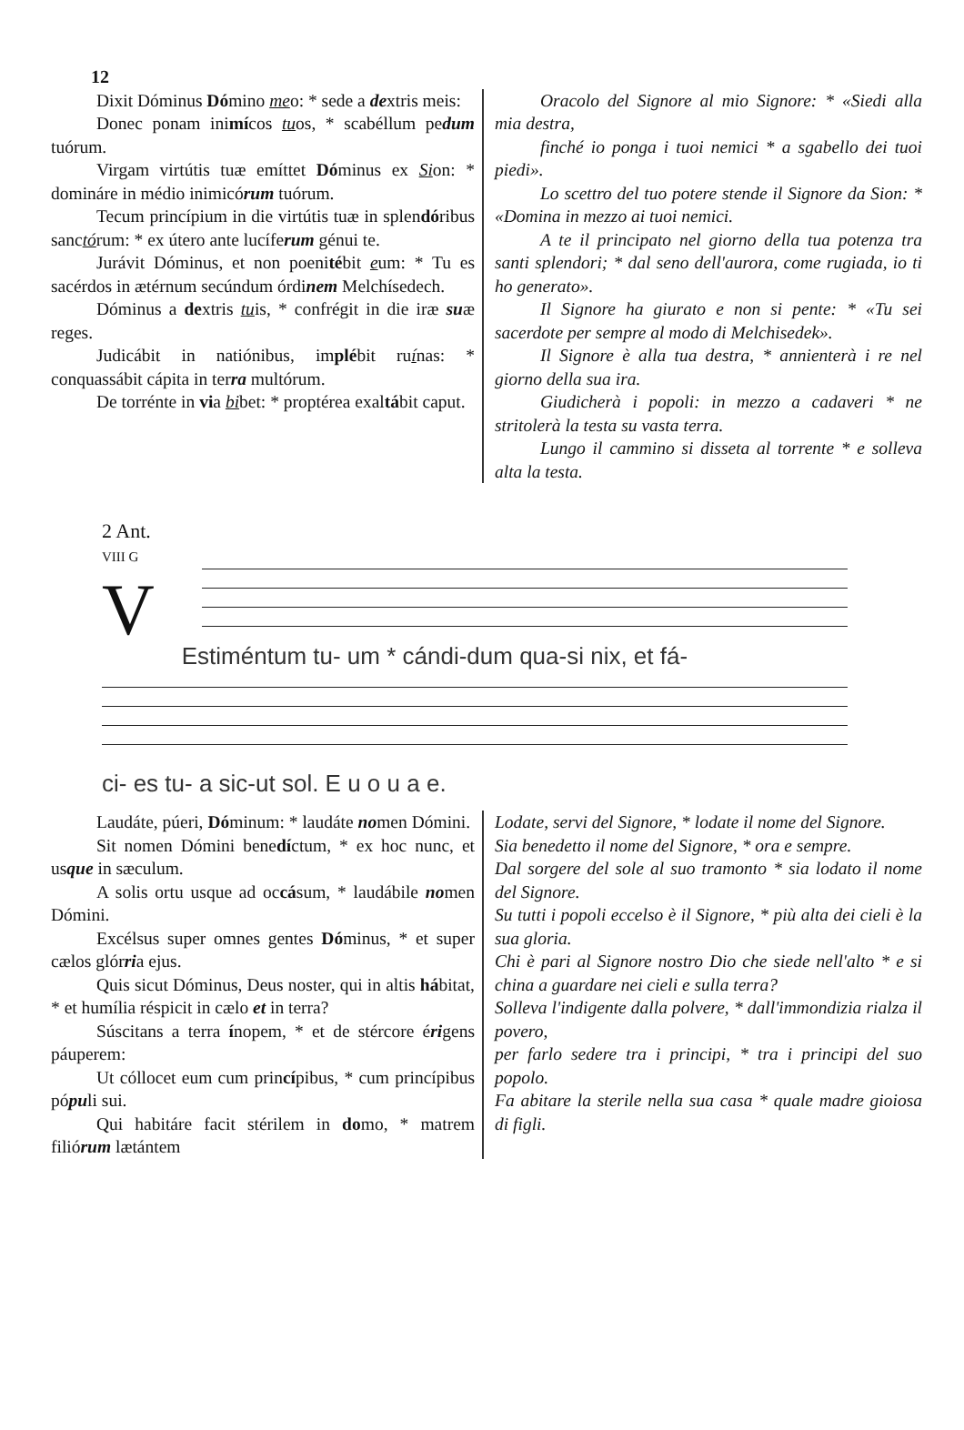12
Dixit Dóminus Dómino meo: * sede a dextris meis:
Donec ponam inimícos tuos, * scabéllum pedum tuórum.
Virgam virtútis tuæ emíttet Dóminus ex Sion: * domináre in médio inimicórum tuórum.
Tecum princípium in die virtútis tuæ in splendóribus sanctórum: * ex útero ante lucíferum génui te.
Jurávit Dóminus, et non poenitébit eum: * Tu es sacérdos in ætérnum secúndum órdinem Melchísedech.
Dóminus a dextris tuis, * confrégit in die iræ suæ reges.
Judicábit in natiónibus, implébit ruínas: * conquassábit cápita in terra multórum.
De torrénte in via bibet: * proptérea exaltábit caput.
Oracolo del Signore al mio Signore: * «Siedi alla mia destra,
finché io ponga i tuoi nemici * a sgabello dei tuoi piedi».
Lo scettro del tuo potere stende il Signore da Sion: * «Domina in mezzo ai tuoi nemici.
A te il principato nel giorno della tua potenza tra santi splendori; * dal seno dell'aurora, come rugiada, io ti ho generato».
Il Signore ha giurato e non si pente: * «Tu sei sacerdote per sempre al modo di Melchisedek».
Il Signore è alla tua destra, * annienterà i re nel giorno della sua ira.
Giudicherà i popoli: in mezzo a cadaveri * ne stritolerà la testa su vasta terra.
Lungo il cammino si disseta al torrente * e solleva alta la testa.
2 Ant.
VIII G
V
Estiméntum tu- um * cándi-dum qua-si nix, et fá-
ci- es tu- a sic-ut sol. E u o u a e.
Laudáte, púeri, Dóminum: * laudáte nomen Dómini.
Sit nomen Dómini benedíctum, * ex hoc nunc, et usque in sæculum.
A solis ortu usque ad occásum, * laudábile nomen Dómini.
Excélsus super omnes gentes Dóminus, * et super cælos glórria ejus.
Quis sicut Dóminus, Deus noster, qui in altis hábitat, * et humília réspicit in cælo et in terra?
Súscitans a terra ínopem, * et de stércore érigens páuperem:
Ut cóllocet eum cum princípibus, * cum princípibus pópuli sui.
Qui habitáre facit stérilem in domo, * matrem filiórum lætántem
Lodate, servi del Signore, * lodate il nome del Signore.
Sia benedetto il nome del Signore, * ora e sempre.
Dal sorgere del sole al suo tramonto * sia lodato il nome del Signore.
Su tutti i popoli eccelso è il Signore, * più alta dei cieli è la sua gloria.
Chi è pari al Signore nostro Dio che siede nell'alto * e si china a guardare nei cieli e sulla terra?
Solleva l'indigente dalla polvere, * dall'immondizia rialza il povero,
per farlo sedere tra i principi, * tra i principi del suo popolo.
Fa abitare la sterile nella sua casa * quale madre gioiosa di figli.